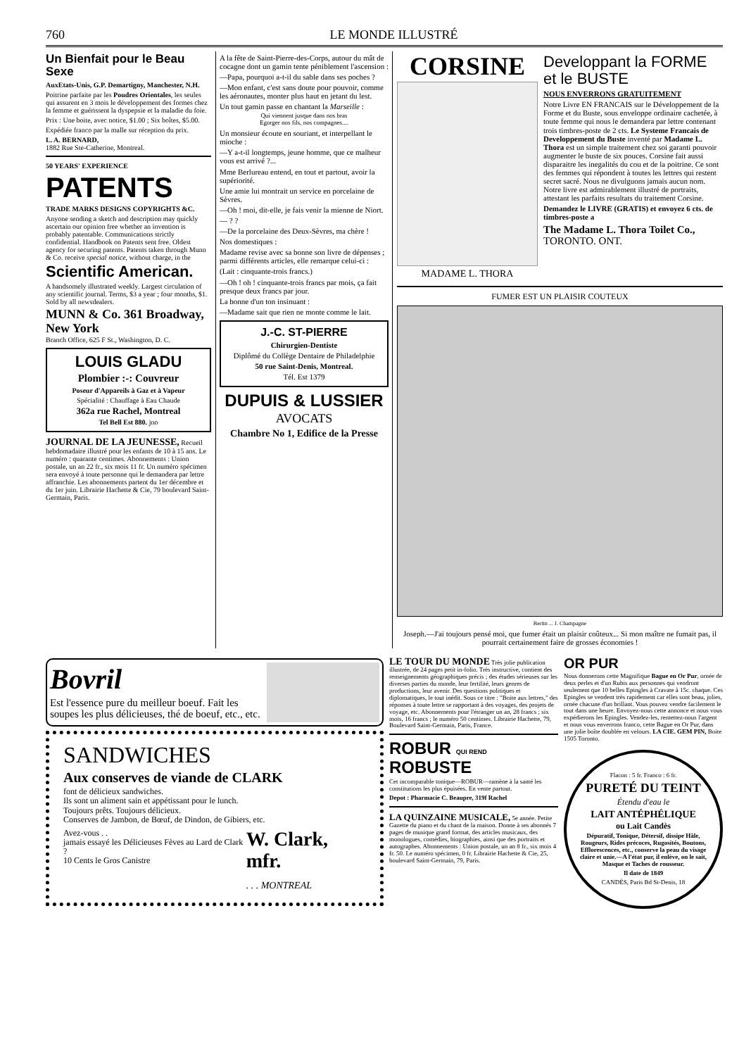760 LE MONDE ILLUSTRÉ
Un Bienfait pour le Beau Sexe
AuxEtats-Unis, G.P. Demartigny, Manchester, N.H.
Poitrine parfaite par les Poudres Orientales, les seules qui assurent en 3 mois le développement des formes chez la femme et guérissent la dyspepsie et la maladie du foie.
Prix : Une boite, avec notice, $1.00 ; Six boîtes, $5.00.
Expédiée franco par la malle sur réception du prix.
L. A. BERNARD,
1882 Rue Ste-Catherine, Montreal.
50 YEARS' EXPERIENCE
PATENTS
TRADE MARKS DESIGNS COPYRIGHTS &C.
Anyone sending a sketch and description may quickly ascertain our opinion free whether an invention is probably patentable. Communications strictly confidential. Handbook on Patents sent free. Oldest agency for securing patents. Patents taken through Munn & Co. receive special notice, without charge, in the
Scientific American.
A handsomely illustrated weekly. Largest circulation of any scientific journal. Terms, $3 a year ; four months, $1. Sold by all newsdealers.
MUNN & Co. 361 Broadway, New York
Branch Office, 625 F St., Washington, D. C.
LOUIS GLADU
Plombier :-: Couvreur
Poseur d'Appareils à Gaz et à Vapeur
Spécialité : Chauffage à Eau Chaude
362a rue Rachel, Montreal
Tel Bell Est 880. jno
JOURNAL DE LA JEUNESSE, Recueil hebdomadaire illustré pour les enfants de 10 à 15 ans. Le numéro : quarante centimes. Abonnements : Union postale, un an 22 fr., six mois 11 fr. Un numéro spécimen sera envoyé à toute personne qui le demandera par lettre affranchie. Les abonnements partent du 1er décembre et du 1er juin. Librairie Hachette & Cie, 79 boulevard Saint-Germain, Paris.
A la fête de Saint-Pierre-des-Corps, autour du mât de cocagne dont un gamin tente péniblement l'ascension :
—Papa, pourquoi a-t-il du sable dans ses poches ?
—Mon enfant, c'est sans doute pour pouvoir, comme les aéronautes, monter plus haut en jetant du lest.
Un tout gamin passe en chantant la Marseille :
Qui viennent jusque dans nos bras
Egorger nos fils, nos compagnes....
Un monsieur écoute en souriant, et interpellant le mioche :
—Y a-t-il longtemps, jeune homme, que ce malheur vous est arrivé ?...
Mme Berlureau entend, en tout et partout, avoir la supériorité.
Une amie lui montrait un service en porcelaine de Sèvres.
—Oh ! moi, dit-elle, je fais venir la mienne de Niort.
— ? ?
—De la porcelaine des Deux-Sèvres, ma chère !
Nos domestiques :
Madame revise avec sa bonne son livre de dépenses ; parmi différents articles, elle remarque celui-ci :
(Lait : cinquante-trois francs.)
—Oh ! oh ! cinquante-trois francs par mois, ça fait presque deux francs par jour.
La bonne d'un ton insinuant :
—Madame sait que rien ne monte comme le lait.
J.-C. ST-PIERRE
Chirurgien-Dentiste
Diplômé du Collège Dentaire de Philadelphie
50 rue Saint-Denis, Montreal.
Tél. Est 1379
DUPUIS & LUSSIER
AVOCATS
Chambre No 1, Edifice de la Presse
CORSINE
MADAME L. THORA
Developpant la FORME et le BUSTE
NOUS ENVERRONS GRATUITEMENT
Notre Livre EN FRANCAIS sur le Développement de la Forme et du Buste, sous enveloppe ordinaire cachetée, à toute femme qui nous le demandera par lettre contenant trois timbres-poste de 2 cts. Le Systeme Francais de Developpement du Buste inventé par Madame L. Thora est un simple traitement chez soi garanti pouvoir augmenter le buste de six pouces. Corsine fait aussi disparaitre les inegalités du cou et de la poitrine. Ce sont des femmes qui répondent à toutes les lettres qui restent secret sacré. Nous ne divulguons jamais aucun nom. Notre livre est admirablement illustré de portraits, attestant les parfaits resultats du traitement Corsine.
Demandez le LIVRE (GRATIS) et envoyez 6 cts. de timbres-poste a
The Madame L. Thora Toilet Co.,
TORONTO. ONT.
FUMER EST UN PLAISIR COUTEUX
Bertin ... J. Champagne
Joseph.—J'ai toujours pensé moi, que fumer était un plaisir coûteux... Si mon maître ne fumait pas, il pourrait certainement faire de grosses économies !
Bovril
Est l'essence pure du meilleur boeuf. Fait les soupes les plus délicieuses, thé de boeuf, etc., etc.
SANDWICHES
Aux conserves de viande de CLARK
font de délicieux sandwiches.
Ils sont un aliment sain et appétissant pour le lunch.
Toujours prêts. Toujours délicieux.
Conserves de Jambon, de Bœuf, de Dindon, de Gibiers, etc.
Avez-vous . .
jamais essayé les Délicieuses Fèves au Lard de Clark ?
10 Cents le Gros Canistre
W. Clark, mfr.
. . . MONTREAL
LE TOUR DU MONDE Très jolie publication illustrée, de 24 pages petit in-folio. Très instructive, contient des renseignements géographiques précis ; des études sérieuses sur les diverses parties du monde, leur fertilité, leurs genres de productions, leur avenir. Des questions politiques et diplomatiques, le tout inédit. Sous ce titre : "Boite aux lettres," des réponses à toute lettre se rapportant à des voyages, des projets de voyage, etc. Abonnements pour l'étranger un an, 28 francs ; six mois, 16 francs ; le numéro 50 centimes. Librairie Hachette, 79, Boulevard Saint-Germain, Paris, France.
ROBUR QUI REND ROBUSTE
Cet incomparable tonique—ROBUR—ramène à la santé les constitutions les plus épuisées. En vente partout.
Depot : Pharmacie C. Beaupre, 319f Rachel
LA QUINZAINE MUSICALE, 5e année. Petite Gazette du piano et du chant de la maison. Donne à ses abonnés 7 pages de musique grand format, des articles musicaux, des monologues, comédies, biographies, ainsi que des portraits et autographes. Abonnements : Union postale, un an 8 fr., six mois 4 fr. 50. Le numéro spécimen, 0 fr. Librairie Hachette & Cie, 25, boulevard Saint-Germain, 79, Paris.
OR PUR
Nous donnerons cette Magnifique Bague en Or Pur, ornée de deux perles et d'un Rubis aux personnes qui vendront seulement que 10 belles Epingles à Cravate à 15c. chaque. Ces Epingles se vendent très rapidement car elles sont beau, jolies, ornée chacune d'un brillant. Vous pouvez vendre facilement le tout dans une heure. Envoyez-nous cette annonce et nous vous expédierons les Epingles. Vendez-les, remettez-nous l'argent et nous vous enverrons franco, cette Bague en Or Pur, dans une jolie boîte doublée en velours. LA CIE. GEM PIN, Boite 1505 Toronto.
Flacon : 5 fr. Franco : 6 fr.
PURETÉ DU TEINT
Étendu d'eau le
LAIT ANTÉPHÉLIQUE
ou Lait Candès
Dépuratif, Tonique, Détersif, dissipe Hâle, Rougeurs, Rides précoces, Rugosités, Boutons, Efflorescences, etc., conserve la peau du visage claire et unie.—A l'état pur, il enlève, on le sait, Masque et Taches de rousseur.
Il date de 1849
CANDÈS, Paris Bd St-Denis, 18